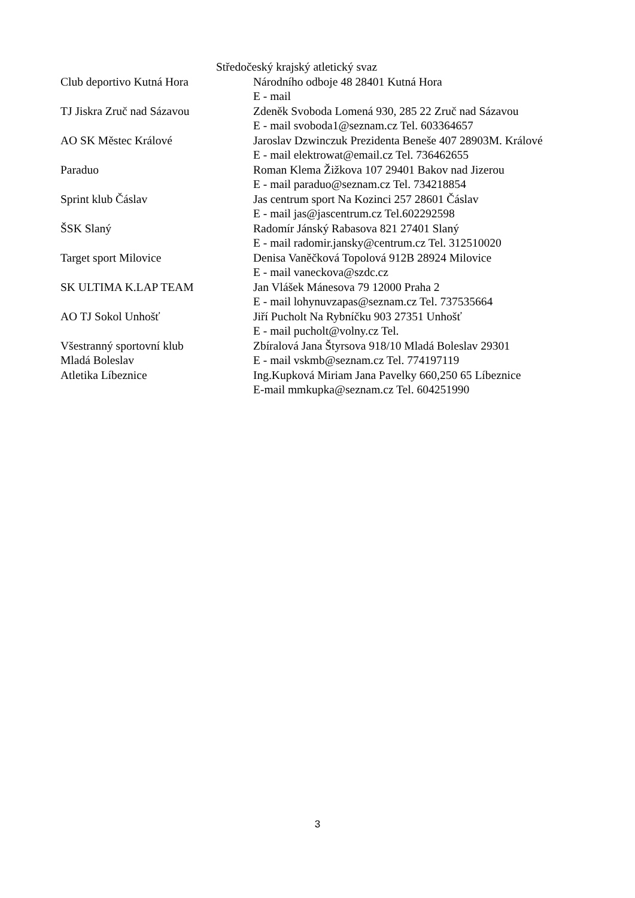Středočeský krajský atletický svaz
| Club deportivo Kutná Hora | Národního odboje 48 28401 Kutná Hora |
| | E - mail |
| TJ Jiskra Zruč nad Sázavou | Zdeněk Svoboda Lomená 930, 285 22 Zruč nad Sázavou |
| | E - mail svoboda1@seznam.cz Tel. 603364657 |
| AO SK Městec Králové | Jaroslav Dzwinczuk Prezidenta Beneše 407 28903M. Králové |
| | E - mail elektrowat@email.cz Tel. 736462655 |
| Paraduo | Roman Klema Žižkova 107 29401 Bakov nad Jizerou |
| | E - mail paraduo@seznam.cz Tel. 734218854 |
| Sprint klub Čáslav | Jas centrum sport Na Kozinci 257 28601 Čáslav |
| | E - mail jas@jascentrum.cz Tel.602292598 |
| ŠSK Slaný | Radomír Jánský Rabasova 821 27401 Slaný |
| | E - mail radomir.jansky@centrum.cz Tel. 312510020 |
| Target sport Milovice | Denisa Vaněčková Topolová 912B 28924 Milovice |
| | E - mail vaneckova@szdc.cz |
| SK ULTIMA K.LAP TEAM | Jan Vlášek Mánesova 79 12000 Praha 2 |
| | E - mail lohynuvzapas@seznam.cz Tel. 737535664 |
| AO TJ Sokol Unhošť | Jiří Pucholt Na Rybníčku 903 27351 Unhošť |
| | E - mail pucholt@volny.cz Tel. |
| Všestranný sportovní klub | Zbíralová Jana Štyrsova 918/10 Mladá Boleslav 29301 |
| Mladá Boleslav | E - mail vskmb@seznam.cz Tel. 774197119 |
| Atletika Líbeznice | Ing.Kupková Miriam Jana Pavelky 660,250 65 Líbeznice |
| | E-mail mmkupka@seznam.cz Tel. 604251990 |
3